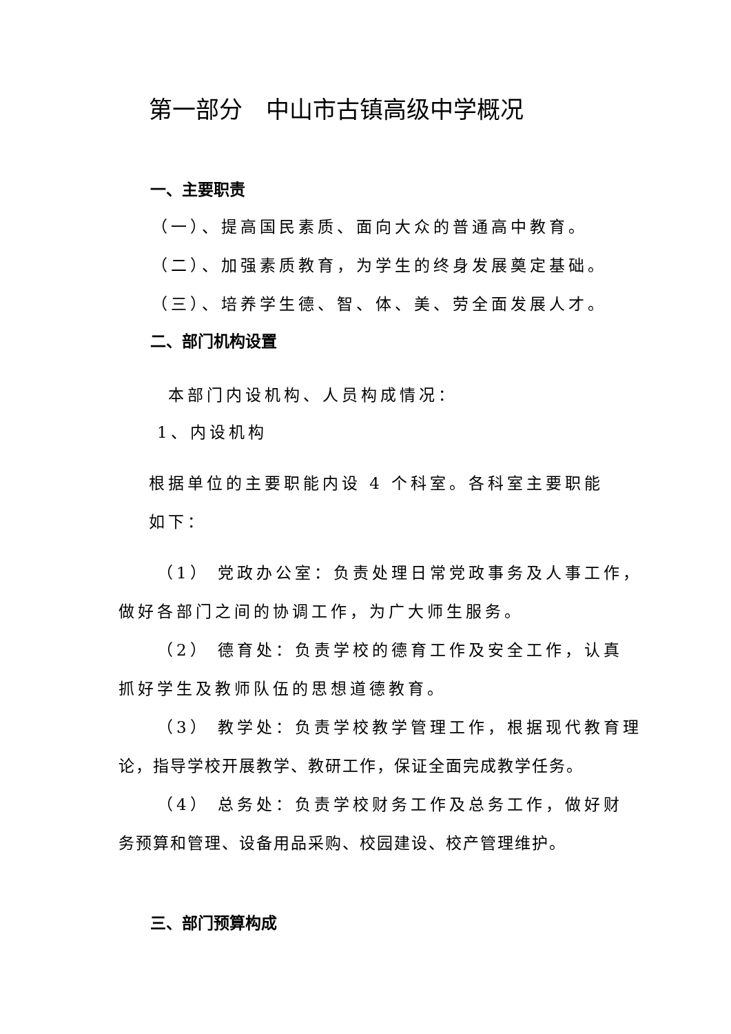第一部分　中山市古镇高级中学概况
一、主要职责
（一）、提高国民素质、面向大众的普通高中教育。
（二）、加强素质教育，为学生的终身发展奠定基础。
（三）、培养学生德、智、体、美、劳全面发展人才。
二、部门机构设置
本部门内设机构、人员构成情况：
1、内设机构
根据单位的主要职能内设 4 个科室。各科室主要职能
如下：
（1） 党政办公室：负责处理日常党政事务及人事工作，
做好各部门之间的协调工作，为广大师生服务。
（2） 德育处：负责学校的德育工作及安全工作，认真
抓好学生及教师队伍的思想道德教育。
（3） 教学处：负责学校教学管理工作，根据现代教育理
论，指导学校开展教学、教研工作，保证全面完成教学任务。
（4） 总务处：负责学校财务工作及总务工作，做好财
务预算和管理、设备用品采购、校园建设、校产管理维护。
三、部门预算构成